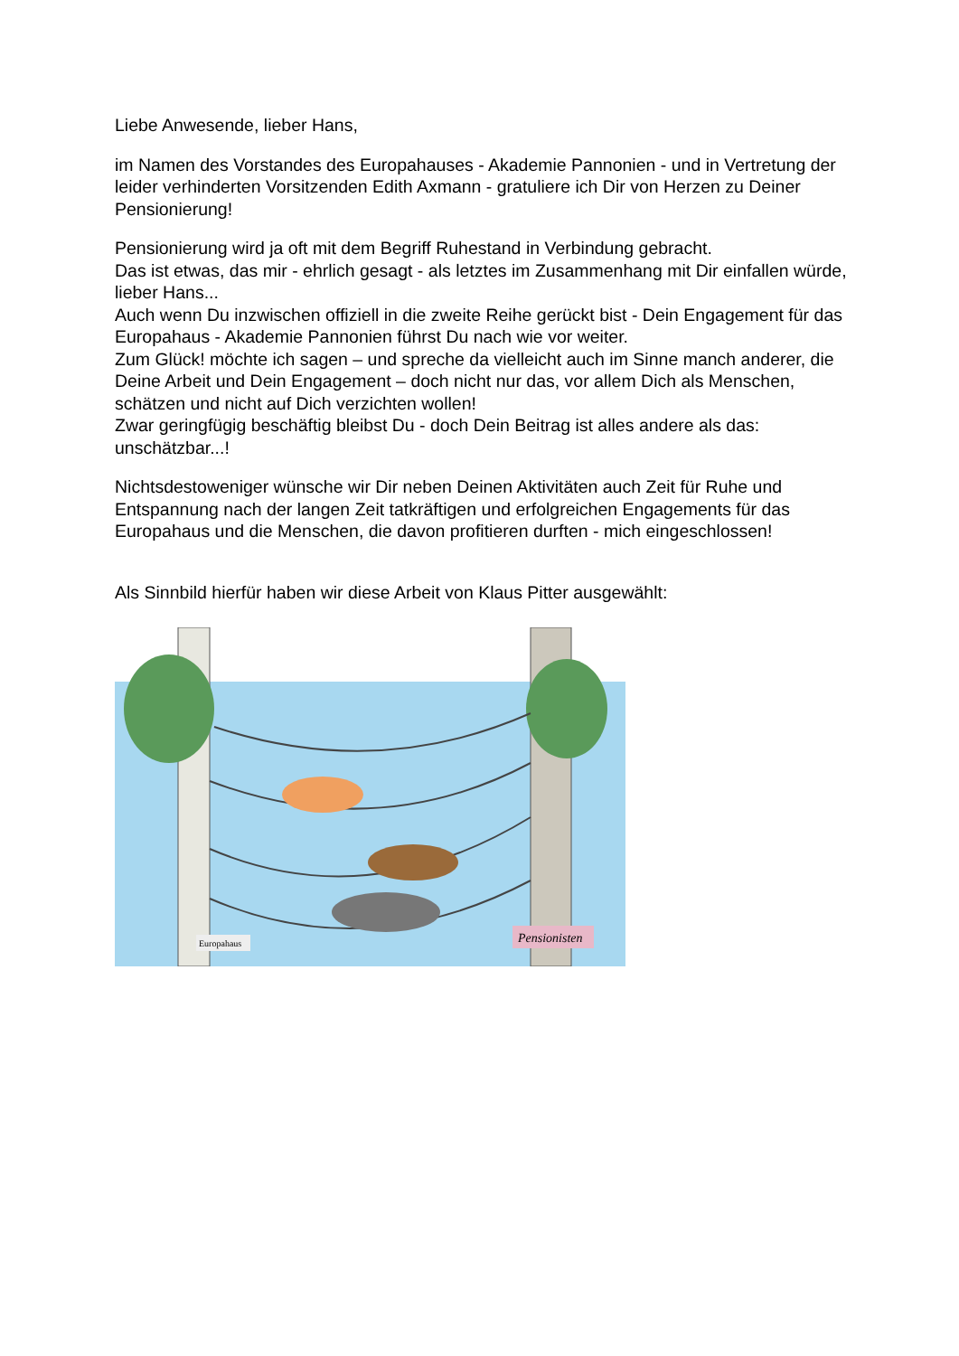Liebe Anwesende, lieber Hans,
im Namen des Vorstandes des Europahauses - Akademie Pannonien - und in Vertretung der leider verhinderten Vorsitzenden Edith Axmann - gratuliere ich Dir von Herzen zu Deiner Pensionierung!
Pensionierung wird ja oft mit dem Begriff Ruhestand in Verbindung gebracht.
Das ist etwas, das mir - ehrlich gesagt - als letztes im Zusammenhang mit Dir einfallen würde, lieber Hans...
Auch wenn Du inzwischen offiziell in die zweite Reihe gerückt bist - Dein Engagement für das Europahaus - Akademie Pannonien führst Du nach wie vor weiter.
Zum Glück! möchte ich sagen – und spreche da vielleicht auch im Sinne manch anderer, die Deine Arbeit und Dein Engagement – doch nicht nur das, vor allem Dich als Menschen, schätzen und nicht auf Dich verzichten wollen!
Zwar geringfügig beschäftig bleibst Du - doch Dein Beitrag ist alles andere als das: unschätzbar...!
Nichtsdestoweniger wünsche wir Dir neben Deinen Aktivitäten auch Zeit für Ruhe und Entspannung nach der langen Zeit tatkräftigen und erfolgreichen Engagements für das Europahaus und die Menschen, die davon profitieren durften - mich eingeschlossen!
Als Sinnbild hierfür haben wir diese Arbeit von Klaus Pitter ausgewählt:
Pensionisten
Europahaus